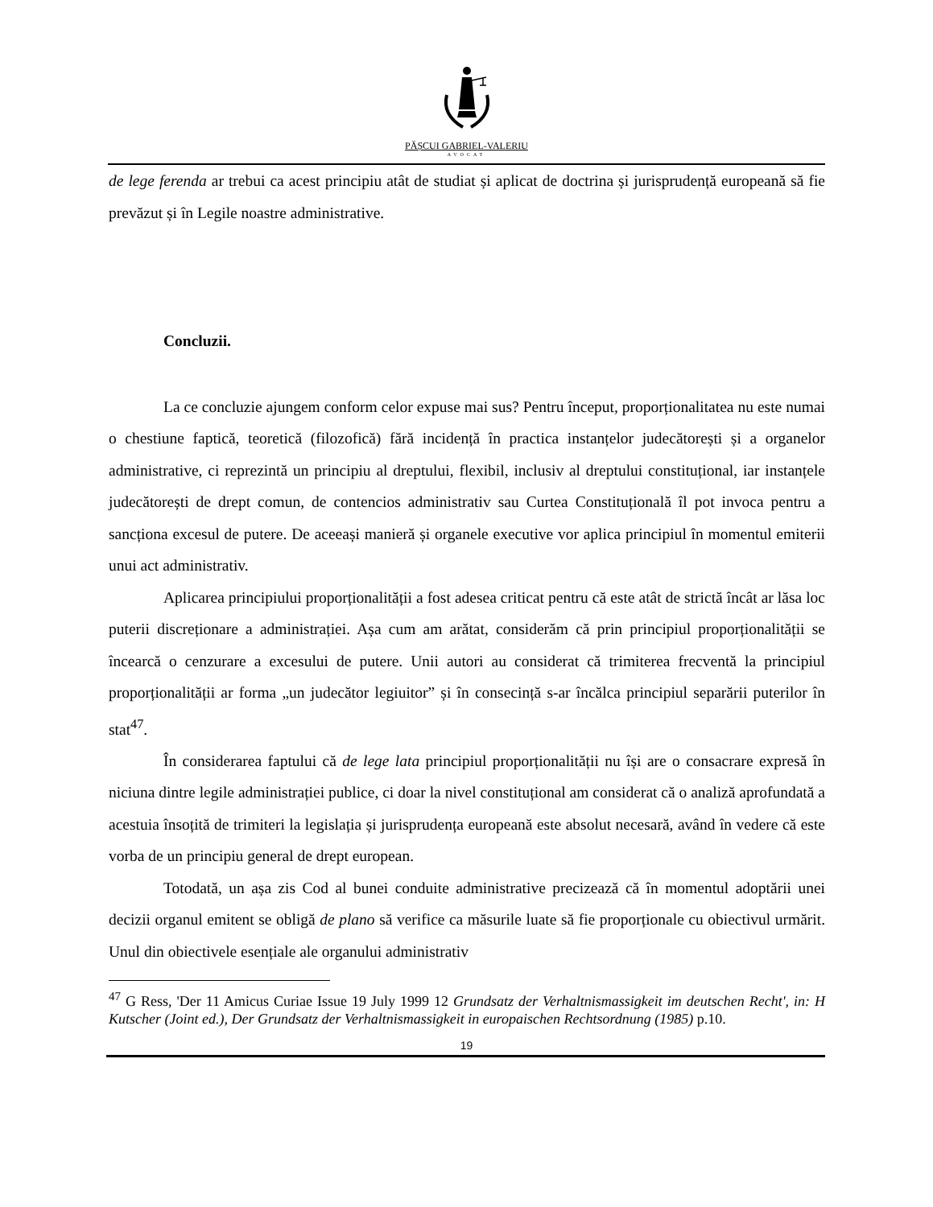PĂȘCUI GABRIEL-VALERIU
AVOCAT
de lege ferenda ar trebui ca acest principiu atât de studiat și aplicat de doctrina și jurisprudență europeană să fie prevăzut și în Legile noastre administrative.
Concluzii.
La ce concluzie ajungem conform celor expuse mai sus? Pentru început, proporționalitatea nu este numai o chestiune faptică, teoretică (filozofică) fără incidență în practica instanțelor judecătorești și a organelor administrative, ci reprezintă un principiu al dreptului, flexibil, inclusiv al dreptului constituțional, iar instanțele judecătorești de drept comun, de contencios administrativ sau Curtea Constituțională îl pot invoca pentru a sancționa excesul de putere. De aceeași manieră și organele executive vor aplica principiul în momentul emiterii unui act administrativ.
Aplicarea principiului proporționalității a fost adesea criticat pentru că este atât de strictă încât ar lăsa loc puterii discreționare a administrației. Așa cum am arătat, considerăm că prin principiul proporționalității se încearcă o cenzurare a excesului de putere. Unii autori au considerat că trimiterea frecventă la principiul proporționalității ar forma „un judecător legiuitor” și în consecință s-ar încălca principiul separării puterilor în stat<sup>47</sup>.
În considerarea faptului că de lege lata principiul proporționalității nu își are o consacrare expresă în niciuna dintre legile administrației publice, ci doar la nivel constituțional am considerat că o analiză aprofundată a acestuia însoțită de trimiteri la legislația și jurisprudența europeană este absolut necesară, având în vedere că este vorba de un principiu general de drept european.
Totodată, un așa zis Cod al bunei conduite administrative precizează că în momentul adoptării unei decizii organul emitent se obligă de plano să verifice ca măsurile luate să fie proporționale cu obiectivul urmărit. Unul din obiectivele esențiale ale organului administrativ
<sup>47</sup> G Ress, 'Der 11 Amicus Curiae Issue 19 July 1999 12 Grundsatz der Verhaltnismassigkeit im deutschen Recht', in: H Kutscher (Joint ed.), Der Grundsatz der Verhaltnismassigkeit in europaischen Rechtsordnung (1985) p.10.
19